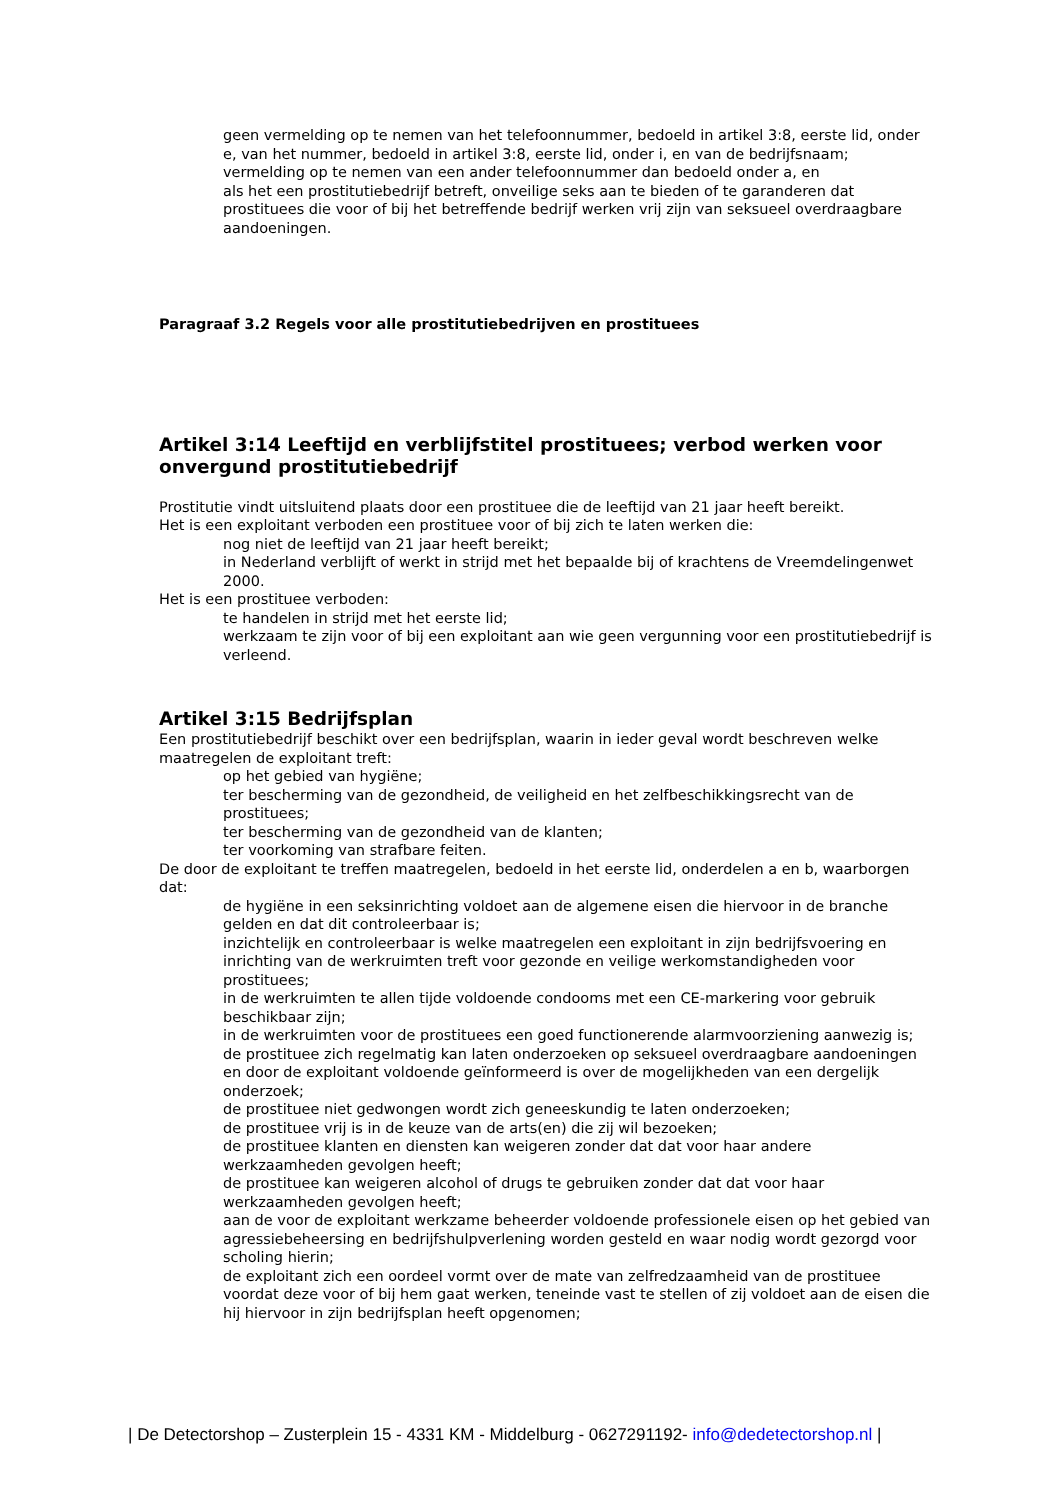geen vermelding op te nemen van het telefoonnummer, bedoeld in artikel 3:8, eerste lid, onder e, van het nummer, bedoeld in artikel 3:8, eerste lid, onder i, en van de bedrijfsnaam;
vermelding op te nemen van een ander telefoonnummer dan bedoeld onder a, en
als het een prostitutiebedrijf betreft, onveilige seks aan te bieden of te garanderen dat prostituees die voor of bij het betreffende bedrijf werken vrij zijn van seksueel overdraagbare aandoeningen.
Paragraaf 3.2 Regels voor alle prostitutiebedrijven en prostituees
Artikel 3:14 Leeftijd en verblijfstitel prostituees; verbod werken voor onvergund prostitutiebedrijf
Prostitutie vindt uitsluitend plaats door een prostituee die de leeftijd van 21 jaar heeft bereikt.
Het is een exploitant verboden een prostituee voor of bij zich te laten werken die:
nog niet de leeftijd van 21 jaar heeft bereikt;
in Nederland verblijft of werkt in strijd met het bepaalde bij of krachtens de Vreemdelingenwet 2000.
Het is een prostituee verboden:
te handelen in strijd met het eerste lid;
werkzaam te zijn voor of bij een exploitant aan wie geen vergunning voor een prostitutiebedrijf is verleend.
Artikel 3:15 Bedrijfsplan
Een prostitutiebedrijf beschikt over een bedrijfsplan, waarin in ieder geval wordt beschreven welke maatregelen de exploitant treft:
op het gebied van hygiëne;
ter bescherming van de gezondheid, de veiligheid en het zelfbeschikkingsrecht van de prostituees;
ter bescherming van de gezondheid van de klanten;
ter voorkoming van strafbare feiten.
De door de exploitant te treffen maatregelen, bedoeld in het eerste lid, onderdelen a en b, waarborgen dat:
de hygiëne in een seksinrichting voldoet aan de algemene eisen die hiervoor in de branche gelden en dat dit controleerbaar is;
inzichtelijk en controleerbaar is welke maatregelen een exploitant in zijn bedrijfsvoering en inrichting van de werkruimten treft voor gezonde en veilige werkomstandigheden voor prostituees;
in de werkruimten te allen tijde voldoende condooms met een CE-markering voor gebruik beschikbaar zijn;
in de werkruimten voor de prostituees een goed functionerende alarmvoorziening aanwezig is;
de prostituee zich regelmatig kan laten onderzoeken op seksueel overdraagbare aandoeningen en door de exploitant voldoende geïnformeerd is over de mogelijkheden van een dergelijk onderzoek;
de prostituee niet gedwongen wordt zich geneeskundig te laten onderzoeken;
de prostituee vrij is in de keuze van de arts(en) die zij wil bezoeken;
de prostituee klanten en diensten kan weigeren zonder dat dat voor haar andere werkzaamheden gevolgen heeft;
de prostituee kan weigeren alcohol of drugs te gebruiken zonder dat dat voor haar werkzaamheden gevolgen heeft;
aan de voor de exploitant werkzame beheerder voldoende professionele eisen op het gebied van agressiebeheersing en bedrijfshulpverlening worden gesteld en waar nodig wordt gezorgd voor scholing hierin;
de exploitant zich een oordeel vormt over de mate van zelfredzaamheid van de prostituee voordat deze voor of bij hem gaat werken, teneinde vast te stellen of zij voldoet aan de eisen die hij hiervoor in zijn bedrijfsplan heeft opgenomen;
| De Detectorshop – Zusterplein 15 - 4331 KM - Middelburg - 0627291192- info@dedetectorshop.nl |